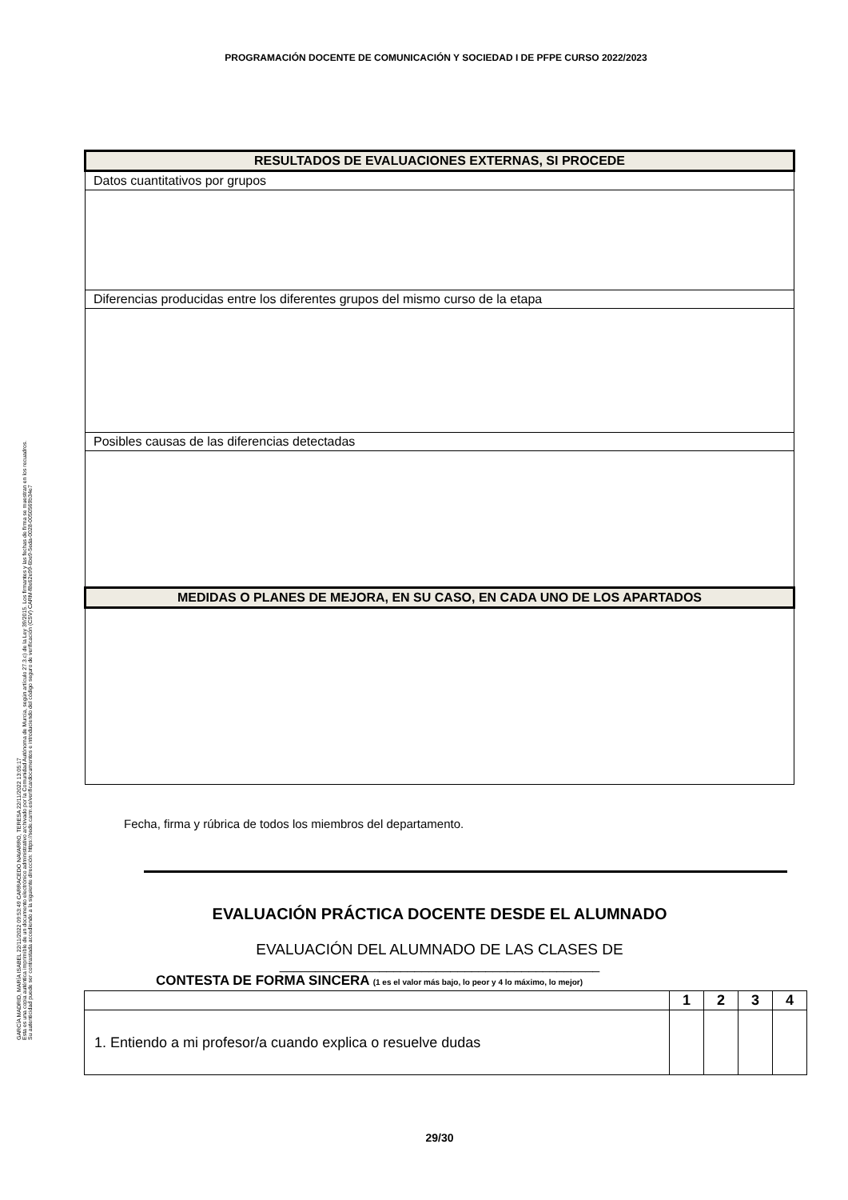GARCÍA MADRID, MARÍA ISABEL 22/11/2022 09:53:49 CARRACEDO NAVARRO, TERESA 22/11/2022 13:05:17
Esta es una copia auténtica imprimible de un documento electrónico administrativo archivado por la Comunidad Autónoma de Murcia, según artículo 27.3.c) de la Ley 39/2015. Los firmantes y las fechas de firma se muestran en los recuadros.
Su autenticidad puede ser contrastada accediendo a la siguiente dirección: https://sede.carm.es/verificardocumentos e introduciendo del código seguro de verificación (CSV) CARM-f8e62e99-6be9-5eda-0028-0050569b34e7
PROGRAMACIÓN DOCENTE DE COMUNICACIÓN Y SOCIEDAD I DE PFPE CURSO 2022/2023
| RESULTADOS DE EVALUACIONES EXTERNAS, SI PROCEDE |
| Datos cuantitativos por grupos |
| Diferencias producidas entre los diferentes grupos del mismo curso de la etapa |
| Posibles causas de las diferencias detectadas |
| MEDIDAS O PLANES DE MEJORA, EN SU CASO, EN CADA UNO DE LOS APARTADOS |
Fecha, firma y rúbrica de todos los miembros del departamento.
EVALUACIÓN PRÁCTICA DOCENTE DESDE EL ALUMNADO
EVALUACIÓN DEL ALUMNADO DE LAS CLASES DE
_____________________________________________
CONTESTA DE FORMA SINCERA (1 es el valor más bajo, lo peor y 4 lo máximo, lo mejor)
| | 1 | 2 | 3 | 4 |
| --- | --- | --- | --- | --- |
| 1. Entiendo a mi profesor/a cuando explica o resuelve dudas | | | | |
29/30